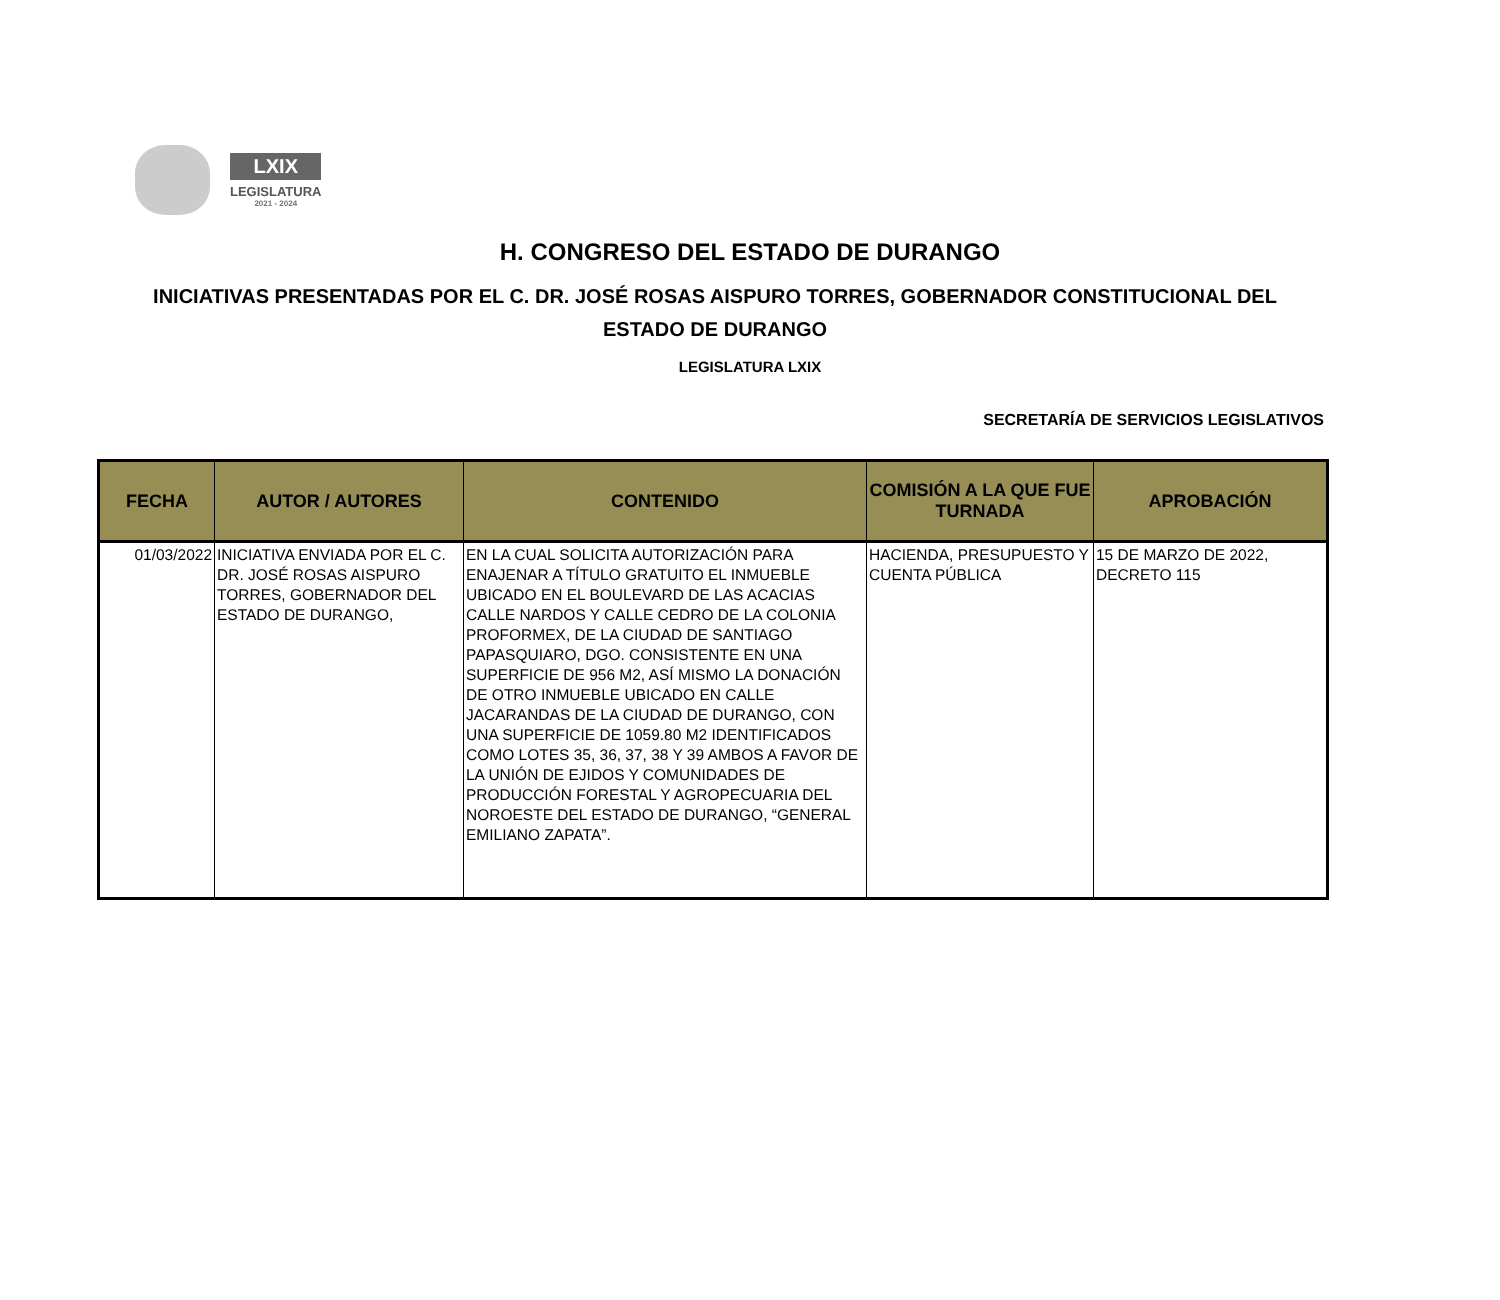LXIX
LEGISLATURA
2021 - 2024
H. CONGRESO DEL ESTADO DE DURANGO
INICIATIVAS PRESENTADAS POR EL C. DR. JOSÉ ROSAS AISPURO TORRES, GOBERNADOR CONSTITUCIONAL DEL ESTADO DE DURANGO
LEGISLATURA LXIX
SECRETARÍA DE SERVICIOS LEGISLATIVOS
| FECHA | AUTOR / AUTORES | CONTENIDO | COMISIÓN A LA QUE FUE TURNADA | APROBACIÓN |
| --- | --- | --- | --- | --- |
| 01/03/2022 | INICIATIVA ENVIADA POR EL C. DR. JOSÉ ROSAS AISPURO TORRES, GOBERNADOR DEL ESTADO DE DURANGO, | EN LA CUAL SOLICITA AUTORIZACIÓN PARA ENAJENAR A TÍTULO GRATUITO EL INMUEBLE UBICADO EN EL BOULEVARD DE LAS ACACIAS CALLE NARDOS Y CALLE CEDRO DE LA COLONIA PROFORMEX, DE LA CIUDAD DE SANTIAGO PAPASQUIARO, DGO. CONSISTENTE EN UNA SUPERFICIE DE 956 M2, ASÍ MISMO LA DONACIÓN DE OTRO INMUEBLE UBICADO EN CALLE JACARANDAS DE LA CIUDAD DE DURANGO, CON UNA SUPERFICIE DE 1059.80 M2 IDENTIFICADOS COMO LOTES 35, 36, 37, 38 Y 39 AMBOS A FAVOR DE LA UNIÓN DE EJIDOS Y COMUNIDADES DE PRODUCCIÓN FORESTAL Y AGROPECUARIA DEL NOROESTE DEL ESTADO DE DURANGO, “GENERAL EMILIANO ZAPATA”. | HACIENDA, PRESUPUESTO Y CUENTA PÚBLICA | 15 DE MARZO DE 2022, DECRETO 115 |